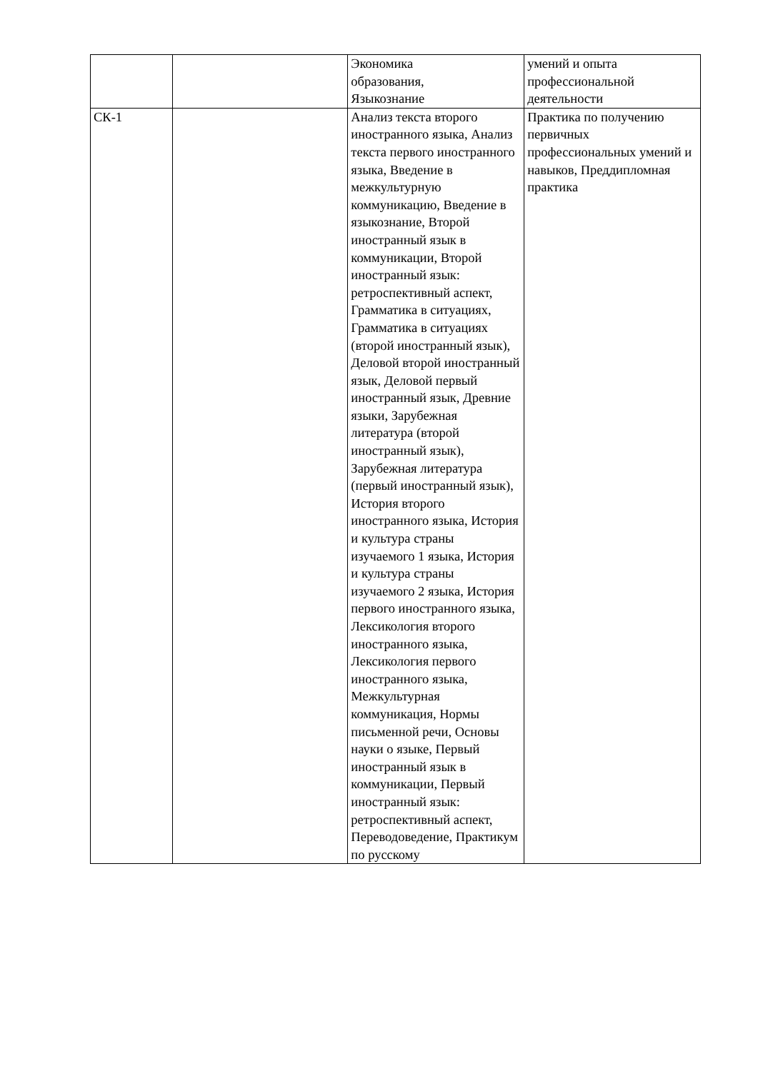| | | Экономика образования, Языкознание | умений и опыта профессиональной деятельности |
| СК-1 | | Анализ текста второго иностранного языка, Анализ текста первого иностранного языка, Введение в межкультурную коммуникацию, Введение в языкознание, Второй иностранный язык в коммуникации, Второй иностранный язык: ретроспективный аспект, Грамматика в ситуациях, Грамматика в ситуациях (второй иностранный язык), Деловой второй иностранный язык, Деловой первый иностранный язык, Древние языки, Зарубежная литература (второй иностранный язык), Зарубежная литература (первый иностранный язык), История второго иностранного языка, История и культура страны изучаемого 1 языка, История и культура страны изучаемого 2 языка, История первого иностранного языка, Лексикология второго иностранного языка, Лексикология первого иностранного языка, Межкультурная коммуникация, Нормы письменной речи, Основы науки о языке, Первый иностранный язык в коммуникации, Первый иностранный язык: ретроспективный аспект, Переводоведение, Практикум по русскому | Практика по получению первичных профессиональных умений и навыков, Преддипломная практика |